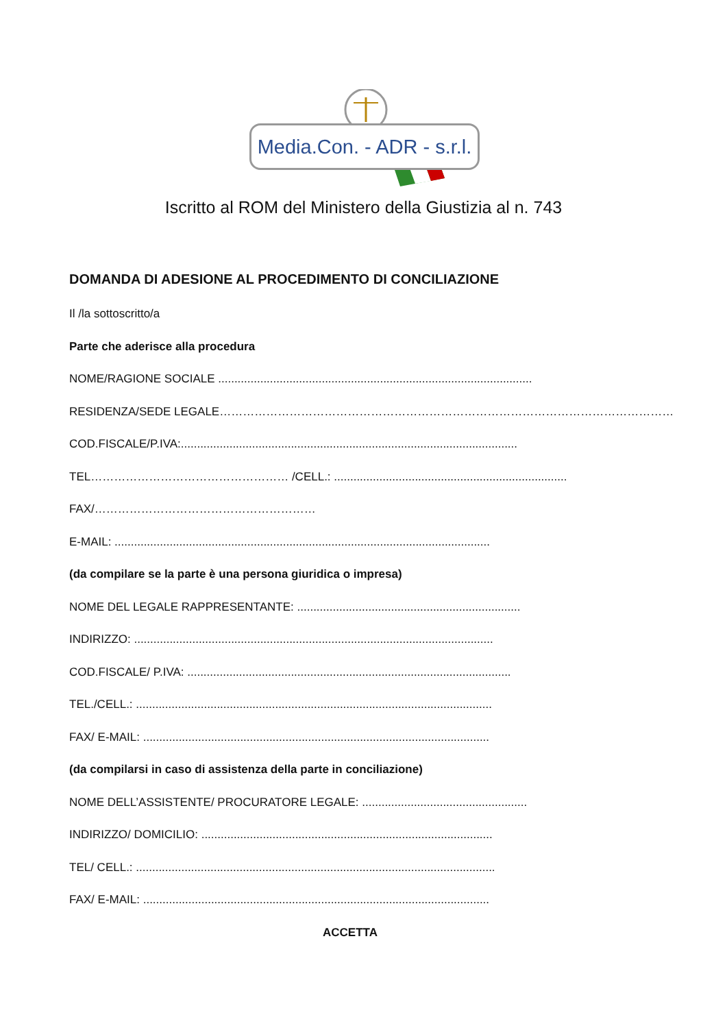Media.Con. - ADR - s.r.l.
Iscritto al ROM del Ministero della Giustizia al n. 743
DOMANDA DI ADESIONE AL PROCEDIMENTO DI CONCILIAZIONE
Il /la sottoscritto/a
Parte che aderisce alla procedura
NOME/RAGIONE SOCIALE .................................................................................................
RESIDENZA/SEDE LEGALE…………………………………………………………………………………………………………
COD.FISCALE/P.IVA:........................................................................................................
TEL…………………………………………… /CELL.: ........................................................................
FAX/…………………………………………………
E-MAIL: ....................................................................................................................
(da compilare se la parte è una persona giuridica o impresa)
NOME DEL LEGALE RAPPRESENTANTE: .....................................................................
INDIRIZZO: ...............................................................................................................
COD.FISCALE/ P.IVA: ....................................................................................................
TEL./CELL.: ..............................................................................................................
FAX/ E-MAIL: ...........................................................................................................
(da compilarsi in caso di assistenza della parte in conciliazione)
NOME DELL’ASSISTENTE/ PROCURATORE LEGALE: ...................................................
INDIRIZZO/ DOMICILIO: ..........................................................................................
TEL/ CELL.: ...............................................................................................................
FAX/ E-MAIL: ...........................................................................................................
ACCETTA